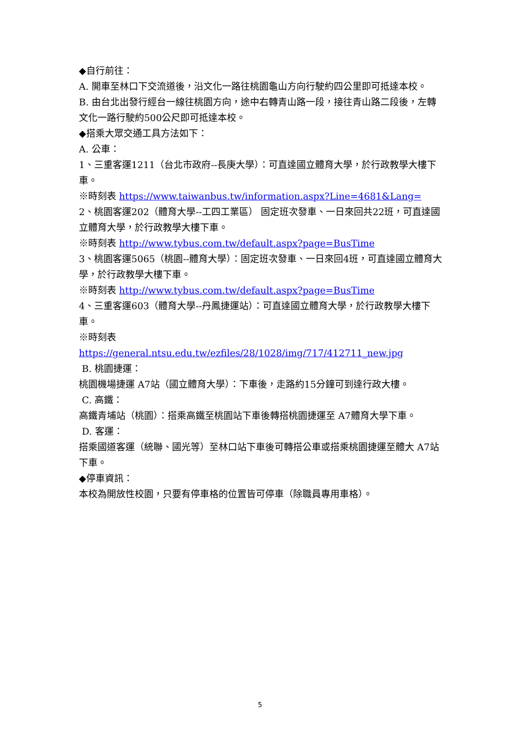◆自行前往：
A. 開車至林口下交流道後，沿文化一路往桃園龜山方向行駛約四公里即可抵達本校。
B. 由台北出發行經台一線往桃園方向，途中右轉青山路一段，接往青山路二段後，左轉文化一路行駛約500公尺即可抵達本校。
◆搭乘大眾交通工具方法如下：
A. 公車：
1、三重客運1211（台北市政府--長庚大學）：可直達國立體育大學，於行政教學大樓下車。
※時刻表 https://www.taiwanbus.tw/information.aspx?Line=4681&Lang=
2、桃園客運202（體育大學--工四工業區） 固定班次發車、一日來回共22班，可直達國立體育大學，於行政教學大樓下車。
※時刻表 http://www.tybus.com.tw/default.aspx?page=BusTime
3、桃園客運5065（桃園--體育大學）：固定班次發車、一日來回4班，可直達國立體育大學，於行政教學大樓下車。
※時刻表 http://www.tybus.com.tw/default.aspx?page=BusTime
4、三重客運603（體育大學--丹鳳捷運站）：可直達國立體育大學，於行政教學大樓下車。
※時刻表
https://general.ntsu.edu.tw/ezfiles/28/1028/img/717/412711_new.jpg
B. 桃園捷運：
桃園機場捷運 A7站（國立體育大學）：下車後，走路約15分鐘可到達行政大樓。
C. 高鐵：
高鐵青埔站（桃園）：搭乘高鐵至桃園站下車後轉搭桃園捷運至 A7體育大學下車。
D. 客運：
搭乘國道客運（統聯、國光等）至林口站下車後可轉搭公車或搭乘桃園捷運至體大 A7站下車。
◆停車資訊：
本校為開放性校園，只要有停車格的位置皆可停車（除職員專用車格）。
5